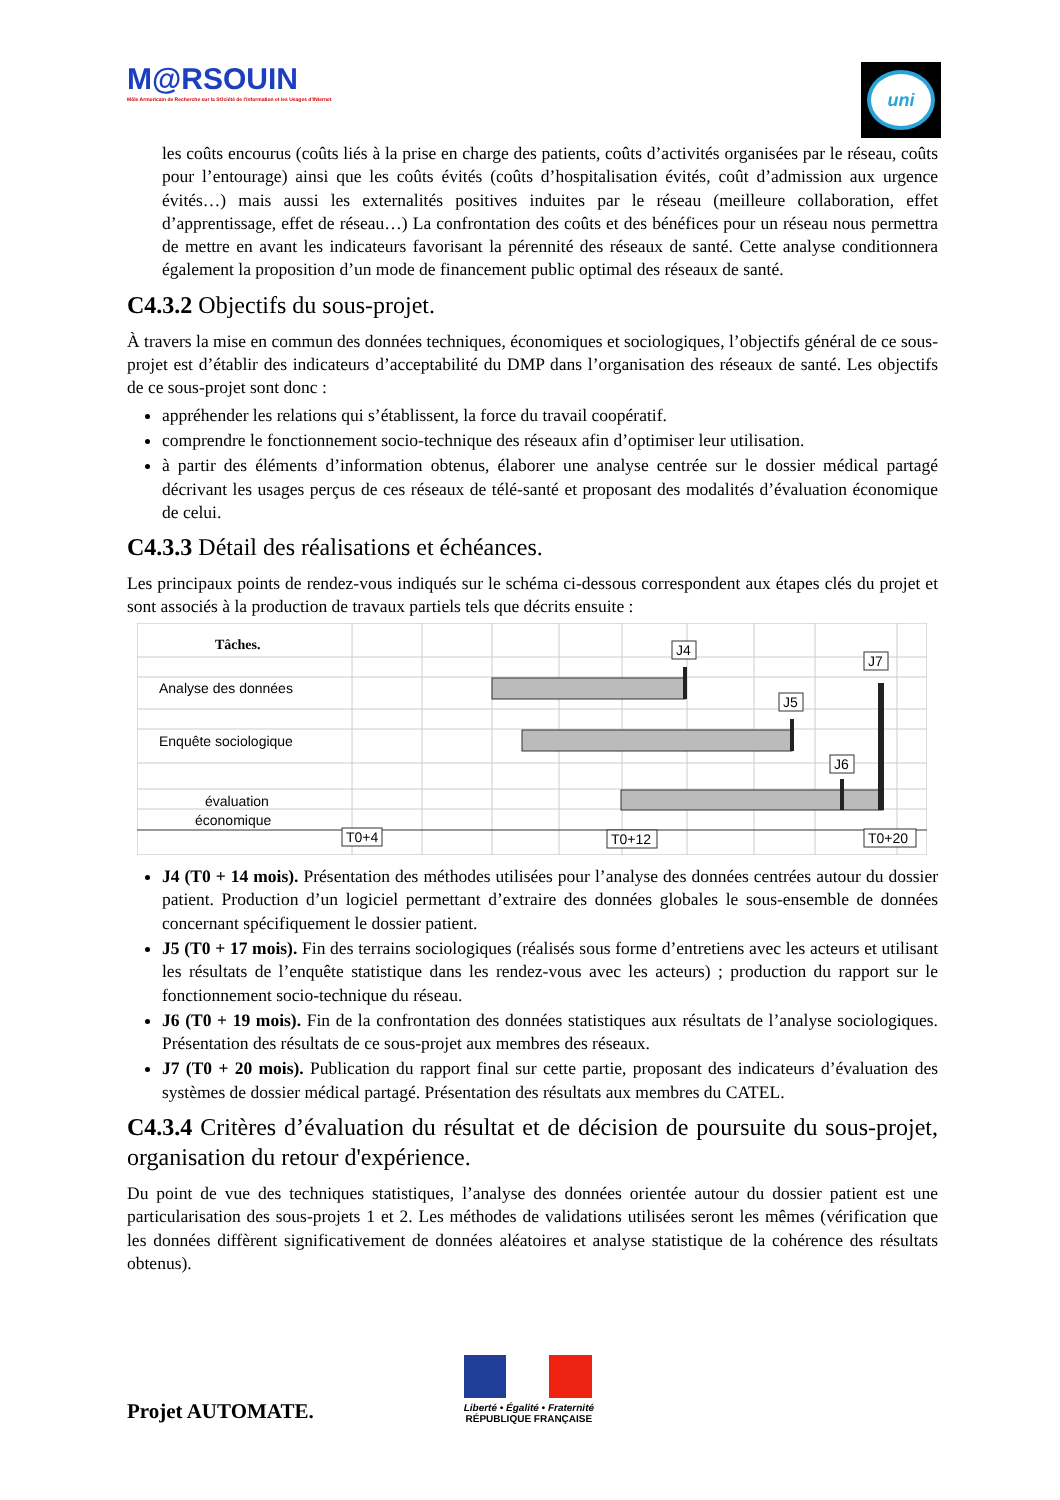M@RSOUIN
Môle Armoricain de Recherche sur la SOciété de l'information et les Usages d'INternet
uni
les coûts encourus (coûts liés à la prise en charge des patients, coûts d’activités organisées par le réseau, coûts pour l’entourage) ainsi que les coûts évités (coûts d’hospitalisation évités, coût d’admission aux urgence évités…) mais aussi les externalités positives induites par le réseau (meilleure collaboration, effet d’apprentissage, effet de réseau…) La confrontation des coûts et des bénéfices pour un réseau nous permettra de mettre en avant les indicateurs favorisant la pérennité des réseaux de santé. Cette analyse conditionnera également la proposition d’un mode de financement public optimal des réseaux de santé.
C4.3.2 Objectifs du sous-projet.
À travers la mise en commun des données techniques, économiques et sociologiques, l’objectifs général de ce sous-projet est d’établir des indicateurs d’acceptabilité du DMP dans l’organisation des réseaux de santé. Les objectifs de ce sous-projet sont donc :
appréhender les relations qui s’établissent, la force du travail coopératif.
comprendre le fonctionnement socio-technique des réseaux afin d’optimiser leur utilisation.
à partir des éléments d’information obtenus, élaborer une analyse centrée sur le dossier médical partagé décrivant les usages perçus de ces réseaux de télé-santé et proposant des modalités d’évaluation économique de celui.
C4.3.3 Détail des réalisations et échéances.
Les principaux points de rendez-vous indiqués sur le schéma ci-dessous correspondent aux étapes clés du projet et sont associés à la production de travaux partiels tels que décrits ensuite :
Tâches.
Analyse des données
Enquête sociologique
évaluation
économique
J4
J7
J5
J6
T0+4
T0+12
T0+20
J4 (T0 + 14 mois). Présentation des méthodes utilisées pour l’analyse des données centrées autour du dossier patient. Production d’un logiciel permettant d’extraire des données globales le sous-ensemble de données concernant spécifiquement le dossier patient.
J5 (T0 + 17 mois). Fin des terrains sociologiques (réalisés sous forme d’entretiens avec les acteurs et utilisant les résultats de l’enquête statistique dans les rendez-vous avec les acteurs) ; production du rapport sur le fonctionnement socio-technique du réseau.
J6 (T0 + 19 mois). Fin de la confrontation des données statistiques aux résultats de l’analyse sociologiques. Présentation des résultats de ce sous-projet aux membres des réseaux.
J7 (T0 + 20 mois). Publication du rapport final sur cette partie, proposant des indicateurs d’évaluation des systèmes de dossier médical partagé. Présentation des résultats aux membres du CATEL.
C4.3.4 Critères d’évaluation du résultat et de décision de poursuite du sous-projet, organisation du retour d'expérience.
Du point de vue des techniques statistiques, l’analyse des données orientée autour du dossier patient est une particularisation des sous-projets 1 et 2. Les méthodes de validations utilisées seront les mêmes (vérification que les données diffèrent significativement de données aléatoires et analyse statistique de la cohérence des résultats obtenus).
Projet AUTOMATE.
Liberté • Égalité • Fraternité
RÉPUBLIQUE FRANÇAISE